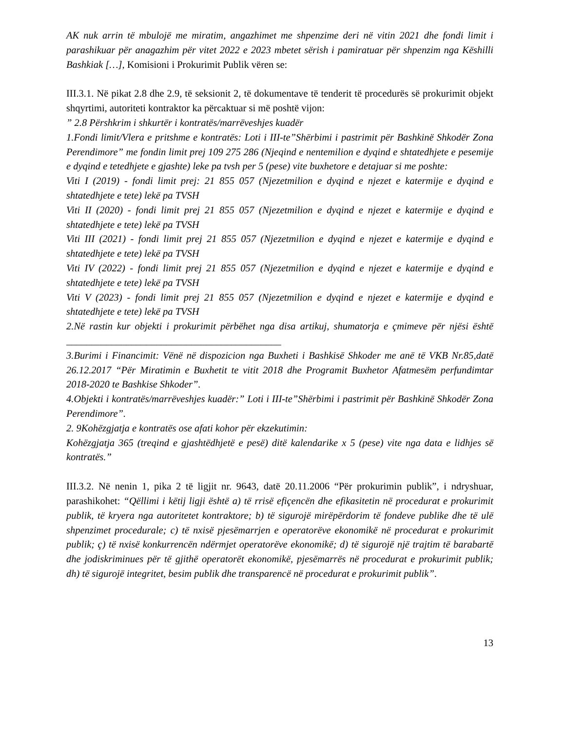AK nuk arrin të mbulojë me miratim, angazhimet me shpenzime deri në vitin 2021 dhe fondi limit i parashikuar për anagazhim për vitet 2022 e 2023 mbetet sërish i pamiratuar për shpenzim nga Këshilli Bashkiak […], Komisioni i Prokurimit Publik vëren se:
III.3.1. Në pikat 2.8 dhe 2.9, të seksionit 2, të dokumentave të tenderit të procedurës së prokurimit objekt shqyrtimi, autoriteti kontraktor ka përcaktuar si më poshtë vijon:
” 2.8 Përshkrim i shkurtër i kontratës/marrëveshjes kuadër
1.Fondi limit/Vlera e pritshme e kontratës: Loti i III-te”Shërbimi i pastrimit për Bashkinë Shkodër Zona Perendimore” me fondin limit prej 109 275 286 (Njeqind e nentemilion e dyqind e shtatedhjete e pesemije e dyqind e tetedhjete e gjashte) leke pa tvsh per 5 (pese) vite buxhetore e detajuar si me poshte:
Viti I (2019) - fondi limit prej: 21 855 057 (Njezetmilion e dyqind e njezet e katermije e dyqind e shtatedhjete e tete) lekë pa TVSH
Viti II (2020) - fondi limit prej 21 855 057 (Njezetmilion e dyqind e njezet e katermije e dyqind e shtatedhjete e tete) lekë pa TVSH
Viti III (2021) - fondi limit prej 21 855 057 (Njezetmilion e dyqind e njezet e katermije e dyqind e shtatedhjete e tete) lekë pa TVSH
Viti IV (2022) - fondi limit prej 21 855 057 (Njezetmilion e dyqind e njezet e katermije e dyqind e shtatedhjete e tete) lekë pa TVSH
Viti V (2023) - fondi limit prej 21 855 057 (Njezetmilion e dyqind e njezet e katermije e dyqind e shtatedhjete e tete) lekë pa TVSH
2.Në rastin kur objekti i prokurimit përbëhet nga disa artikuj, shumatorja e çmimeve për njësi është ___________________________________________
3.Burimi i Financimit: Vënë në dispozicion nga Buxheti i Bashkisë Shkoder me anë të VKB Nr.85,datë 26.12.2017 “Për Miratimin e Buxhetit te vitit 2018 dhe Programit Buxhetor Afatmesëm perfundimtar 2018-2020 te Bashkise Shkoder”.
4.Objekti i kontratës/marrëveshjes kuadër:” Loti i III-te”Shërbimi i pastrimit për Bashkinë Shkodër Zona Perendimore”.
2. 9Kohëzgjatja e kontratës ose afati kohor për ekzekutimin:
Kohëzgjatja 365 (treqind e gjashtëdhjetë e pesë) ditë kalendarike x 5 (pese) vite nga data e lidhjes së kontratës.”
III.3.2. Në nenin 1, pika 2 të ligjit nr. 9643, datë 20.11.2006 “Për prokurimin publik”, i ndryshuar, parashikohet: “Qëllimi i këtij ligji është a) të rrisë efiçencën dhe efikasitetin në procedurat e prokurimit publik, të kryera nga autoritetet kontraktore; b) të sigurojë mirëpërdorim të fondeve publike dhe të ulë shpenzimet procedurale; c) të nxisë pjesëmarrjen e operatorëve ekonomikë në procedurat e prokurimit publik; ç) të nxisë konkurrencën ndërmjet operatorëve ekonomikë; d) të sigurojë një trajtim të barabartë dhe jodiskriminues për të gjithë operatorët ekonomikë, pjesëmarrës në procedurat e prokurimit publik; dh) të sigurojë integritet, besim publik dhe transparencë në procedurat e prokurimit publik”.
13